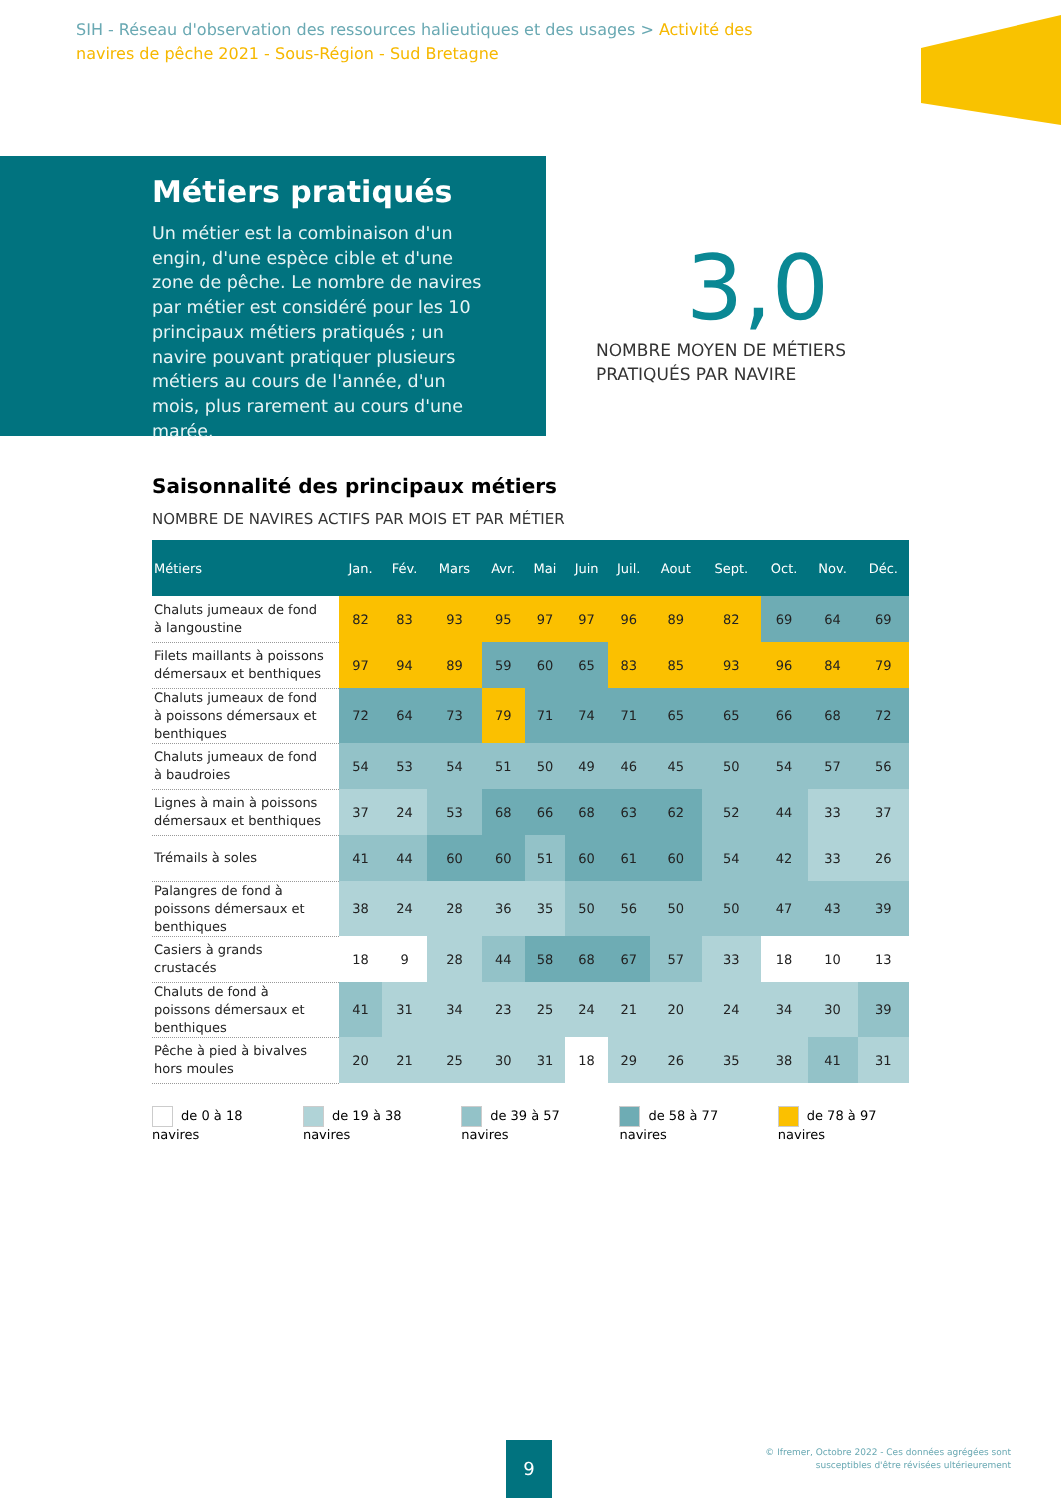SIH - Réseau d'observation des ressources halieutiques et des usages > Activité des navires de pêche 2021 - Sous-Région - Sud Bretagne
Métiers pratiqués
Un métier est la combinaison d'un engin, d'une espèce cible et d'une zone de pêche. Le nombre de navires par métier est considéré pour les 10 principaux métiers pratiqués ; un navire pouvant pratiquer plusieurs métiers au cours de l'année, d'un mois, plus rarement au cours d'une marée.
3,0
NOMBRE MOYEN DE MÉTIERS
PRATIQUÉS PAR NAVIRE
Saisonnalité des principaux métiers
NOMBRE DE NAVIRES ACTIFS PAR MOIS ET PAR MÉTIER
| Métiers | Jan. | Fév. | Mars | Avr. | Mai | Juin | Juil. | Aout | Sept. | Oct. | Nov. | Déc. |
| --- | --- | --- | --- | --- | --- | --- | --- | --- | --- | --- | --- | --- |
| Chaluts jumeaux de fond à langoustine | 82 | 83 | 93 | 95 | 97 | 97 | 96 | 89 | 82 | 69 | 64 | 69 |
| Filets maillants à poissons démersaux et benthiques | 97 | 94 | 89 | 59 | 60 | 65 | 83 | 85 | 93 | 96 | 84 | 79 |
| Chaluts jumeaux de fond à poissons démersaux et benthiques | 72 | 64 | 73 | 79 | 71 | 74 | 71 | 65 | 65 | 66 | 68 | 72 |
| Chaluts jumeaux de fond à baudroies | 54 | 53 | 54 | 51 | 50 | 49 | 46 | 45 | 50 | 54 | 57 | 56 |
| Lignes à main à poissons démersaux et benthiques | 37 | 24 | 53 | 68 | 66 | 68 | 63 | 62 | 52 | 44 | 33 | 37 |
| Trémails à soles | 41 | 44 | 60 | 60 | 51 | 60 | 61 | 60 | 54 | 42 | 33 | 26 |
| Palangres de fond à poissons démersaux et benthiques | 38 | 24 | 28 | 36 | 35 | 50 | 56 | 50 | 50 | 47 | 43 | 39 |
| Casiers à grands crustacés | 18 | 9 | 28 | 44 | 58 | 68 | 67 | 57 | 33 | 18 | 10 | 13 |
| Chaluts de fond à poissons démersaux et benthiques | 41 | 31 | 34 | 23 | 25 | 24 | 21 | 20 | 24 | 34 | 30 | 39 |
| Pêche à pied à bivalves hors moules | 20 | 21 | 25 | 30 | 31 | 18 | 29 | 26 | 35 | 38 | 41 | 31 |
de 0 à 18 navires de 19 à 38 navires de 39 à 57 navires de 58 à 77 navires de 78 à 97 navires
9
© Ifremer, Octobre 2022 - Ces données agrégées sont
susceptibles d'être révisées ultérieurement